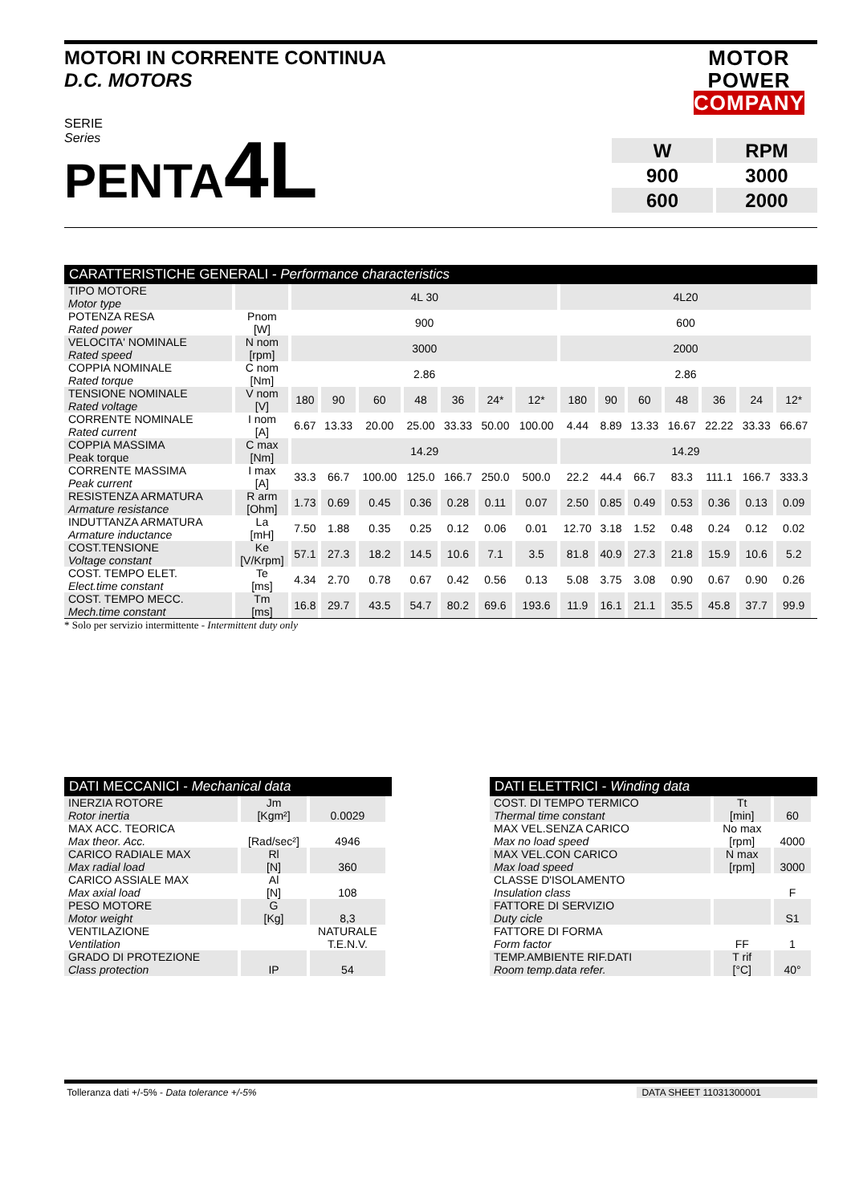MOTORI IN CORRENTE CONTINUA
D.C. MOTORS
MOTOR
POWER
COMPANY
SERIE
Series
PENTA4L
| W | RPM |
| 900 | 3000 |
| 600 | 2000 |
CARATTERISTICHE GENERALI - Performance characteristics
| TIPO MOTORE Motor type | | 4L 30 | | | | | | | 4L20 | | | | | | |
| POTENZA RESA Rated power | Pnom [W] | 900 | | | | | | | 600 | | | | | | |
| VELOCITA' NOMINALE Rated speed | N nom [rpm] | 3000 | | | | | | | 2000 | | | | | | |
| COPPIA NOMINALE Rated torque | C nom [Nm] | 2.86 | | | | | | | 2.86 | | | | | | |
| TENSIONE NOMINALE Rated voltage | V nom [V] | 180 | 90 | 60 | 48 | 36 | 24* | 12* | 180 | 90 | 60 | 48 | 36 | 24 | 12* |
| CORRENTE NOMINALE Rated current | I nom [A] | 6.67 | 13.33 | 20.00 | 25.00 | 33.33 | 50.00 | 100.00 | 4.44 | 8.89 | 13.33 | 16.67 | 22.22 | 33.33 | 66.67 |
| COPPIA MASSIMA Peak torque | C max [Nm] | 14.29 | | | | | | | 14.29 | | | | | | |
| CORRENTE MASSIMA Peak current | I max [A] | 33.3 | 66.7 | 100.00 | 125.0 | 166.7 | 250.0 | 500.0 | 22.2 | 44.4 | 66.7 | 83.3 | 111.1 | 166.7 | 333.3 |
| RESISTENZA ARMATURA Armature resistance | R arm [Ohm] | 1.73 | 0.69 | 0.45 | 0.36 | 0.28 | 0.11 | 0.07 | 2.50 | 0.85 | 0.49 | 0.53 | 0.36 | 0.13 | 0.09 |
| INDUTTANZA ARMATURA Armature inductance | La [mH] | 7.50 | 1.88 | 0.35 | 0.25 | 0.12 | 0.06 | 0.01 | 12.70 | 3.18 | 1.52 | 0.48 | 0.24 | 0.12 | 0.02 |
| COST.TENSIONE Voltage constant | Ke [V/Krpm] | 57.1 | 27.3 | 18.2 | 14.5 | 10.6 | 7.1 | 3.5 | 81.8 | 40.9 | 27.3 | 21.8 | 15.9 | 10.6 | 5.2 |
| COST. TEMPO ELET. Elect.time constant | Te [ms] | 4.34 | 2.70 | 0.78 | 0.67 | 0.42 | 0.56 | 0.13 | 5.08 | 3.75 | 3.08 | 0.90 | 0.67 | 0.90 | 0.26 |
| COST. TEMPO MECC. Mech.time constant | Tm [ms] | 16.8 | 29.7 | 43.5 | 54.7 | 80.2 | 69.6 | 193.6 | 11.9 | 16.1 | 21.1 | 35.5 | 45.8 | 37.7 | 99.9 |
* Solo per servizio intermittente - Intermittent duty only
DATI MECCANICI - Mechanical data
| INERZIA ROTORE Rotor inertia | Jm [Kgm²] | 0.0029 |
| MAX ACC. TEORICA Max theor. Acc. | [Rad/sec²] | 4946 |
| CARICO RADIALE MAX Max radial load | Rl [N] | 360 |
| CARICO ASSIALE MAX Max axial load | Al [N] | 108 |
| PESO MOTORE Motor weight | G [Kg] | 8,3 |
| VENTILAZIONE Ventilation | | NATURALE T.E.N.V. |
| GRADO DI PROTEZIONE Class protection | IP | 54 |
DATI ELETTRICI - Winding data
| COST. DI TEMPO TERMICO Thermal time constant | Tt [min] | 60 |
| MAX VEL.SENZA CARICO Max no load speed | No max [rpm] | 4000 |
| MAX VEL.CON CARICO Max load speed | N max [rpm] | 3000 |
| CLASSE D'ISOLAMENTO Insulation class | | F |
| FATTORE DI SERVIZIO Duty cicle | | S1 |
| FATTORE DI FORMA Form factor | FF | 1 |
| TEMP.AMBIENTE RIF.DATI Room temp.data refer. | T rif [°C] | 40° |
Tolleranza dati +/-5% - Data tolerance +/-5% DATA SHEET 11031300001